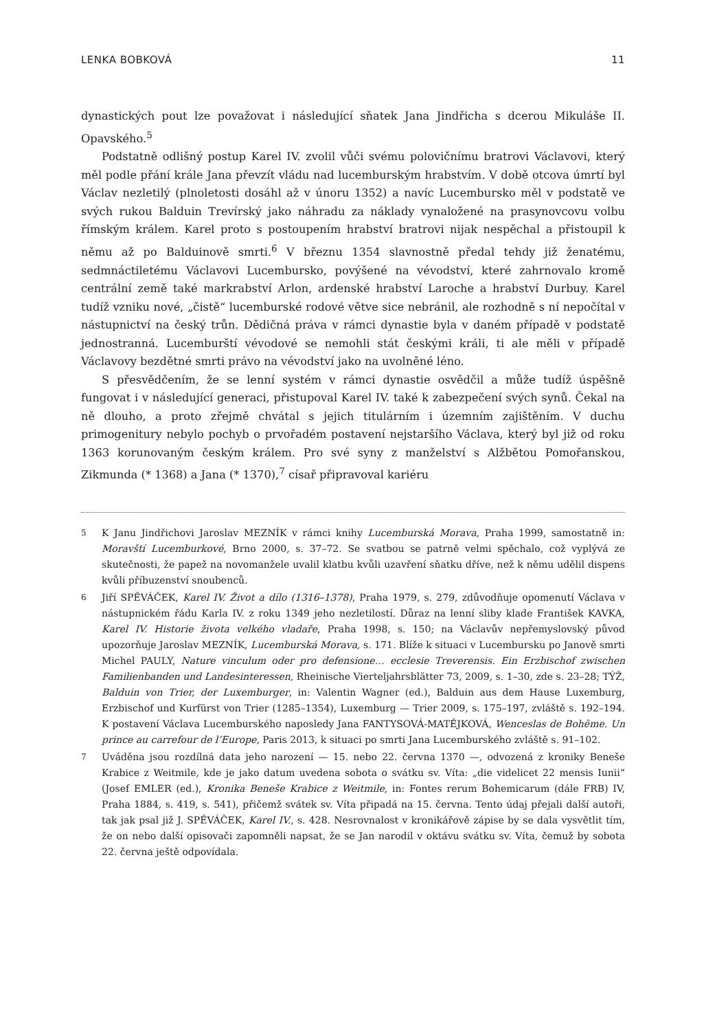LENKA BOBKOVÁ 11
dynastických pout lze považovat i následující sňatek Jana Jindřicha s dcerou Mikuláše II. Opavského.<sup>5</sup>
Podstatně odlišný postup Karel IV. zvolil vůči svému polovičnímu bratrovi Václavovi, který měl podle přání krále Jana převzít vládu nad lucemburským hrabstvím. V době otcova úmrtí byl Václav nezletilý (plnoletosti dosáhl až v únoru 1352) a navíc Lucembursko měl v podstatě ve svých rukou Balduin Trevírský jako náhradu za náklady vynaložené na prasynovcovu volbu římským králem. Karel proto s postoupením hrabství bratrovi nijak nespěchal a přistoupil k němu až po Balduinově smrti.<sup>6</sup> V březnu 1354 slavnostně předal tehdy již ženatému, sedmnáctiletému Václavovi Lucembursko, povýšené na vévodství, které zahrnovalo kromě centrální země také markrabství Arlon, ardenské hrabství Laroche a hrabství Durbuy. Karel tudíž vzniku nové, „čistě“ lucemburské rodové větve sice nebránil, ale rozhodně s ní nepočítal v nástupnictví na český trůn. Dědičná práva v rámci dynastie byla v daném případě v podstatě jednostranná. Lucemburští vévodové se nemohli stát českými králi, ti ale měli v případě Václavovy bezdětné smrti právo na vévodství jako na uvolněné léno.
S přesvědčením, že se lenní systém v rámci dynastie osvědčil a může tudíž úspěšně fungovat i v následující generaci, přistupoval Karel IV. také k zabezpečení svých synů. Čekal na ně dlouho, a proto zřejmě chvátal s jejich titulárním i územním zajištěním. V duchu primogenitury nebylo pochyb o prvořadém postavení nejstaršího Václava, který byl již od roku 1363 korunovaným českým králem. Pro své syny z manželství s Alžbětou Pomořanskou, Zikmunda (* 1368) a Jana (* 1370),<sup>7</sup> císař připravoval kariéru
5 K Janu Jindřichovi Jaroslav MEZNÍK v rámci knihy Lucemburská Morava, Praha 1999, samostatně in: Moravští Lucemburkové, Brno 2000, s. 37–72. Se svatbou se patrně velmi spěchalo, což vyplývá ze skutečnosti, že papež na novomanžele uvalil klatbu kvůli uzavření sňatku dříve, než k němu udělil dispens kvůli příbuzenství snoubenců.
6 Jiří SPĚVÁČEK, Karel IV. Život a dílo (1316–1378), Praha 1979, s. 279, zdůvodňuje opomenutí Václava v nástupnickém řádu Karla IV. z roku 1349 jeho nezletilostí. Důraz na lenní sliby klade František KAVKA, Karel IV. Historie života velkého vladaře, Praha 1998, s. 150; na Václavův nepřemyslovský původ upozorňuje Jaroslav MEZNÍK, Lucemburská Morava, s. 171. Blíže k situaci v Lucembursku po Janově smrti Michel PAULY, Nature vinculum oder pro defensione… ecclesie Treverensis. Ein Erzbischof zwischen Familienbanden und Landesinteressen, Rheinische Vierteljahrsblätter 73, 2009, s. 1–30, zde s. 23–28; TÝŽ, Balduin von Trier, der Luxemburger, in: Valentin Wagner (ed.), Balduin aus dem Hause Luxemburg, Erzbischof und Kurfürst von Trier (1285–1354), Luxemburg — Trier 2009, s. 175–197, zvláště s. 192–194. K postavení Václava Lucemburského naposledy Jana FANTYSOVÁ-MATĚJKOVÁ, Wenceslas de Bohême. Un prince au carrefour de l’Europe, Paris 2013, k situaci po smrti Jana Lucemburského zvláště s. 91–102.
7 Uváděna jsou rozdílná data jeho narození — 15. nebo 22. června 1370 —, odvozená z kroniky Beneše Krabice z Weitmile, kde je jako datum uvedena sobota o svátku sv. Víta: „die videlicet 22 mensis Iunii“ (Josef EMLER (ed.), Kronika Beneše Krabice z Weitmile, in: Fontes rerum Bohemicarum (dále FRB) IV, Praha 1884, s. 419, s. 541), přičemž svátek sv. Víta připadá na 15. června. Tento údaj přejali další autoři, tak jak psal již J. SPĚVÁČEK, Karel IV., s. 428. Nesrovnalost v kronikářově zápise by se dala vysvětlit tím, že on nebo další opisovači zapomněli napsat, že se Jan narodil v oktávu svátku sv. Víta, čemuž by sobota 22. června ještě odpovídala.